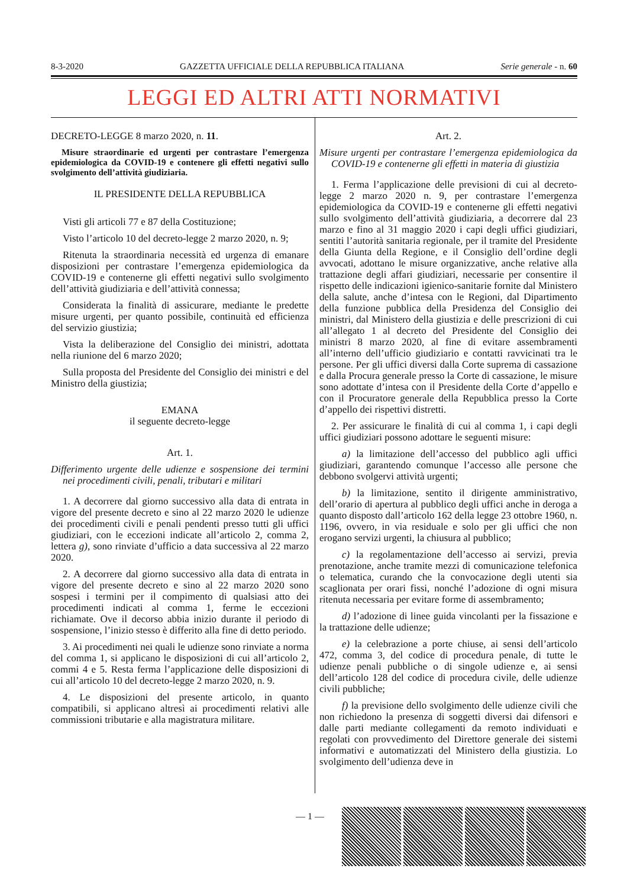8-3-2020 GAZZETTA UFFICIALE DELLA REPUBBLICA ITALIANA Serie generale - n. 60
LEGGI ED ALTRI ATTI NORMATIVI
DECRETO-LEGGE 8 marzo 2020, n. 11.
Misure straordinarie ed urgenti per contrastare l’emergenza epidemiologica da COVID-19 e contenere gli effetti negativi sullo svolgimento dell’attività giudiziaria.
IL PRESIDENTE DELLA REPUBBLICA
Visti gli articoli 77 e 87 della Costituzione;
Visto l’articolo 10 del decreto-legge 2 marzo 2020, n. 9;
Ritenuta la straordinaria necessità ed urgenza di emanare disposizioni per contrastare l’emergenza epidemiologica da COVID-19 e contenerne gli effetti negativi sullo svolgimento dell’attività giudiziaria e dell’attività connessa;
Considerata la finalità di assicurare, mediante le predette misure urgenti, per quanto possibile, continuità ed efficienza del servizio giustizia;
Vista la deliberazione del Consiglio dei ministri, adottata nella riunione del 6 marzo 2020;
Sulla proposta del Presidente del Consiglio dei ministri e del Ministro della giustizia;
EMANA
il seguente decreto-legge
Art. 1.
Differimento urgente delle udienze e sospensione dei termini nei procedimenti civili, penali, tributari e militari
1. A decorrere dal giorno successivo alla data di entrata in vigore del presente decreto e sino al 22 marzo 2020 le udienze dei procedimenti civili e penali pendenti presso tutti gli uffici giudiziari, con le eccezioni indicate all’articolo 2, comma 2, lettera g), sono rinviate d’ufficio a data successiva al 22 marzo 2020.
2. A decorrere dal giorno successivo alla data di entrata in vigore del presente decreto e sino al 22 marzo 2020 sono sospesi i termini per il compimento di qualsiasi atto dei procedimenti indicati al comma 1, ferme le eccezioni richiamate. Ove il decorso abbia inizio durante il periodo di sospensione, l’inizio stesso è differito alla fine di detto periodo.
3. Ai procedimenti nei quali le udienze sono rinviate a norma del comma 1, si applicano le disposizioni di cui all’articolo 2, commi 4 e 5. Resta ferma l’applicazione delle disposizioni di cui all’articolo 10 del decreto-legge 2 marzo 2020, n. 9.
4. Le disposizioni del presente articolo, in quanto compatibili, si applicano altresì ai procedimenti relativi alle commissioni tributarie e alla magistratura militare.
Art. 2.
Misure urgenti per contrastare l’emergenza epidemiologica da COVID-19 e contenerne gli effetti in materia di giustizia
1. Ferma l’applicazione delle previsioni di cui al decreto-legge 2 marzo 2020 n. 9, per contrastare l’emergenza epidemiologica da COVID-19 e contenerne gli effetti negativi sullo svolgimento dell’attività giudiziaria, a decorrere dal 23 marzo e fino al 31 maggio 2020 i capi degli uffici giudiziari, sentiti l’autorità sanitaria regionale, per il tramite del Presidente della Giunta della Regione, e il Consiglio dell’ordine degli avvocati, adottano le misure organizzative, anche relative alla trattazione degli affari giudiziari, necessarie per consentire il rispetto delle indicazioni igienico-sanitarie fornite dal Ministero della salute, anche d’intesa con le Regioni, dal Dipartimento della funzione pubblica della Presidenza del Consiglio dei ministri, dal Ministero della giustizia e delle prescrizioni di cui all’allegato 1 al decreto del Presidente del Consiglio dei ministri 8 marzo 2020, al fine di evitare assembramenti all’interno dell’ufficio giudiziario e contatti ravvicinati tra le persone. Per gli uffici diversi dalla Corte suprema di cassazione e dalla Procura generale presso la Corte di cassazione, le misure sono adottate d’intesa con il Presidente della Corte d’appello e con il Procuratore generale della Repubblica presso la Corte d’appello dei rispettivi distretti.
2. Per assicurare le finalità di cui al comma 1, i capi degli uffici giudiziari possono adottare le seguenti misure:
a) la limitazione dell’accesso del pubblico agli uffici giudiziari, garantendo comunque l’accesso alle persone che debbono svolgervi attività urgenti;
b) la limitazione, sentito il dirigente amministrativo, dell’orario di apertura al pubblico degli uffici anche in deroga a quanto disposto dall’articolo 162 della legge 23 ottobre 1960, n. 1196, ovvero, in via residuale e solo per gli uffici che non erogano servizi urgenti, la chiusura al pubblico;
c) la regolamentazione dell’accesso ai servizi, previa prenotazione, anche tramite mezzi di comunicazione telefonica o telematica, curando che la convocazione degli utenti sia scaglionata per orari fissi, nonché l’adozione di ogni misura ritenuta necessaria per evitare forme di assembramento;
d) l’adozione di linee guida vincolanti per la fissazione e la trattazione delle udienze;
e) la celebrazione a porte chiuse, ai sensi dell’articolo 472, comma 3, del codice di procedura penale, di tutte le udienze penali pubbliche o di singole udienze e, ai sensi dell’articolo 128 del codice di procedura civile, delle udienze civili pubbliche;
f) la previsione dello svolgimento delle udienze civili che non richiedono la presenza di soggetti diversi dai difensori e dalle parti mediante collegamenti da remoto individuati e regolati con provvedimento del Direttore generale dei sistemi informativi e automatizzati del Ministero della giustizia. Lo svolgimento dell’udienza deve in
— 1 —